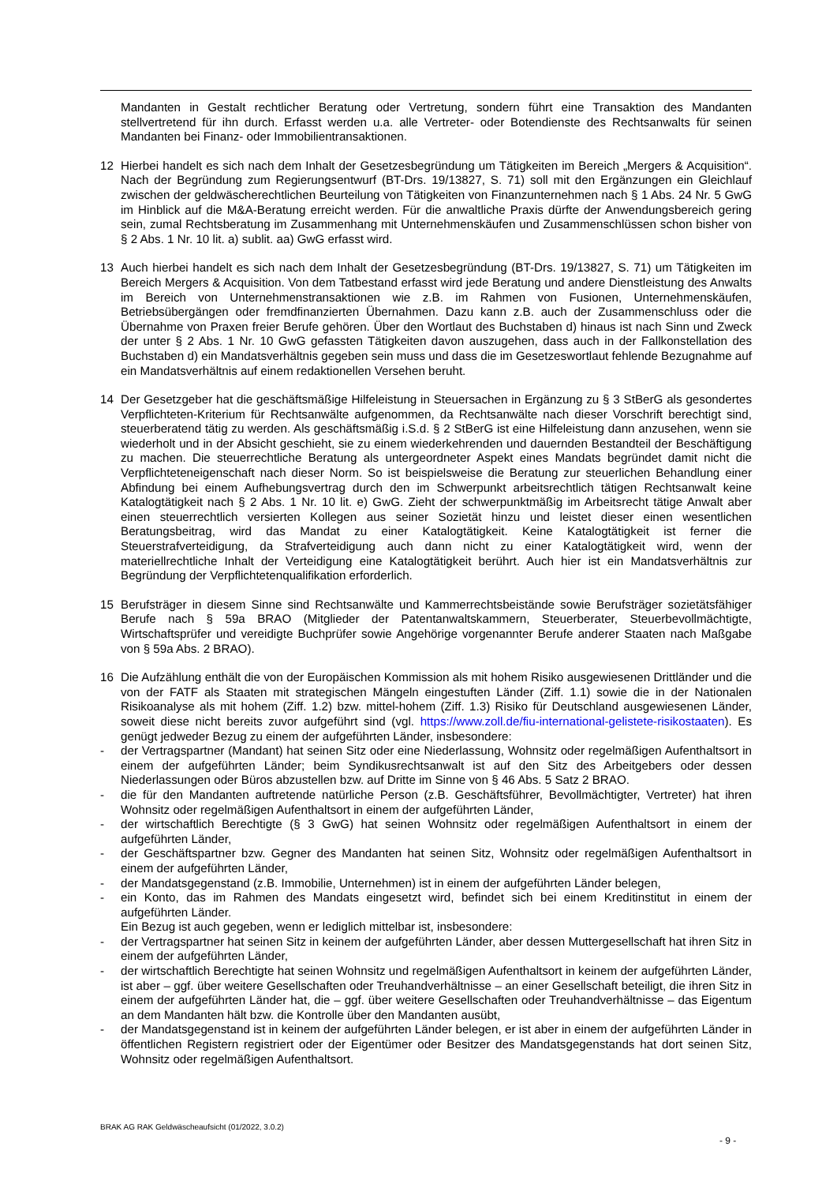Mandanten in Gestalt rechtlicher Beratung oder Vertretung, sondern führt eine Transaktion des Mandanten stellvertretend für ihn durch. Erfasst werden u.a. alle Vertreter- oder Botendienste des Rechtsanwalts für seinen Mandanten bei Finanz- oder Immobilientransaktionen.
12 Hierbei handelt es sich nach dem Inhalt der Gesetzesbegründung um Tätigkeiten im Bereich „Mergers & Acquisition“. Nach der Begründung zum Regierungsentwurf (BT-Drs. 19/13827, S. 71) soll mit den Ergänzungen ein Gleichlauf zwischen der geldwäscherechtlichen Beurteilung von Tätigkeiten von Finanzunternehmen nach § 1 Abs. 24 Nr. 5 GwG im Hinblick auf die M&A-Beratung erreicht werden. Für die anwaltliche Praxis dürfte der Anwendungsbereich gering sein, zumal Rechtsberatung im Zusammenhang mit Unternehmenskäufen und Zusammenschlüssen schon bisher von § 2 Abs. 1 Nr. 10 lit. a) sublit. aa) GwG erfasst wird.
13 Auch hierbei handelt es sich nach dem Inhalt der Gesetzesbegründung (BT-Drs. 19/13827, S. 71) um Tätigkeiten im Bereich Mergers & Acquisition. Von dem Tatbestand erfasst wird jede Beratung und andere Dienstleistung des Anwalts im Bereich von Unternehmenstransaktionen wie z.B. im Rahmen von Fusionen, Unternehmenskäufen, Betriebsübergängen oder fremdfinanzierten Übernahmen. Dazu kann z.B. auch der Zusammenschluss oder die Übernahme von Praxen freier Berufe gehören. Über den Wortlaut des Buchstaben d) hinaus ist nach Sinn und Zweck der unter § 2 Abs. 1 Nr. 10 GwG gefassten Tätigkeiten davon auszugehen, dass auch in der Fallkonstellation des Buchstaben d) ein Mandatsverhältnis gegeben sein muss und dass die im Gesetzeswortlaut fehlende Bezugnahme auf ein Mandatsverhältnis auf einem redaktionellen Versehen beruht.
14 Der Gesetzgeber hat die geschäftsmäßige Hilfeleistung in Steuersachen in Ergänzung zu § 3 StBerG als gesondertes Verpflichteten-Kriterium für Rechtsanwälte aufgenommen, da Rechtsanwälte nach dieser Vorschrift berechtigt sind, steuerberatend tätig zu werden. Als geschäftsmäßig i.S.d. § 2 StBerG ist eine Hilfeleistung dann anzusehen, wenn sie wiederholt und in der Absicht geschieht, sie zu einem wiederkehrenden und dauernden Bestandteil der Beschäftigung zu machen. Die steuerrechtliche Beratung als untergeordneter Aspekt eines Mandats begründet damit nicht die Verpflichteteneigenschaft nach dieser Norm. So ist beispielsweise die Beratung zur steuerlichen Behandlung einer Abfindung bei einem Aufhebungsvertrag durch den im Schwerpunkt arbeitsrechtlich tätigen Rechtsanwalt keine Katalogtätigkeit nach § 2 Abs. 1 Nr. 10 lit. e) GwG. Zieht der schwerpunktmäßig im Arbeitsrecht tätige Anwalt aber einen steuerrechtlich versierten Kollegen aus seiner Sozietät hinzu und leistet dieser einen wesentlichen Beratungsbeitrag, wird das Mandat zu einer Katalogtätigkeit. Keine Katalogtätigkeit ist ferner die Steuerstrafverteidigung, da Strafverteidigung auch dann nicht zu einer Katalogtätigkeit wird, wenn der materiellrechtliche Inhalt der Verteidigung eine Katalogtätigkeit berührt. Auch hier ist ein Mandatsverhältnis zur Begründung der Verpflichtetenqualifikation erforderlich.
15 Berufsträger in diesem Sinne sind Rechtsanwälte und Kammerrechtsbeistände sowie Berufsträger sozietätsfähiger Berufe nach § 59a BRAO (Mitglieder der Patentanwaltskammern, Steuerberater, Steuerbevollmächtigte, Wirtschaftsprüfer und vereidigte Buchprüfer sowie Angehörige vorgenannter Berufe anderer Staaten nach Maßgabe von § 59a Abs. 2 BRAO).
16 Die Aufzählung enthält die von der Europäischen Kommission als mit hohem Risiko ausgewiesenen Drittländer und die von der FATF als Staaten mit strategischen Mängeln eingestuften Länder (Ziff. 1.1) sowie die in der Nationalen Risikoanalyse als mit hohem (Ziff. 1.2) bzw. mittel-hohem (Ziff. 1.3) Risiko für Deutschland ausgewiesenen Länder, soweit diese nicht bereits zuvor aufgeführt sind (vgl. https://www.zoll.de/fiu-international-gelistete-risikostaaten). Es genügt jedweder Bezug zu einem der aufgeführten Länder, insbesondere:
- der Vertragspartner (Mandant) hat seinen Sitz oder eine Niederlassung, Wohnsitz oder regelmäßigen Aufenthaltsort in einem der aufgeführten Länder; beim Syndikusrechtsanwalt ist auf den Sitz des Arbeitgebers oder dessen Niederlassungen oder Büros abzustellen bzw. auf Dritte im Sinne von § 46 Abs. 5 Satz 2 BRAO.
- die für den Mandanten auftretende natürliche Person (z.B. Geschäftsführer, Bevollmächtigter, Vertreter) hat ihren Wohnsitz oder regelmäßigen Aufenthaltsort in einem der aufgeführten Länder,
- der wirtschaftlich Berechtigte (§ 3 GwG) hat seinen Wohnsitz oder regelmäßigen Aufenthaltsort in einem der aufgeführten Länder,
- der Geschäftspartner bzw. Gegner des Mandanten hat seinen Sitz, Wohnsitz oder regelmäßigen Aufenthaltsort in einem der aufgeführten Länder,
- der Mandatsgegenstand (z.B. Immobilie, Unternehmen) ist in einem der aufgeführten Länder belegen,
- ein Konto, das im Rahmen des Mandats eingesetzt wird, befindet sich bei einem Kreditinstitut in einem der aufgeführten Länder.
Ein Bezug ist auch gegeben, wenn er lediglich mittelbar ist, insbesondere:
- der Vertragspartner hat seinen Sitz in keinem der aufgeführten Länder, aber dessen Muttergesellschaft hat ihren Sitz in einem der aufgeführten Länder,
- der wirtschaftlich Berechtigte hat seinen Wohnsitz und regelmäßigen Aufenthaltsort in keinem der aufgeführten Länder, ist aber – ggf. über weitere Gesellschaften oder Treuhandverhältnisse – an einer Gesellschaft beteiligt, die ihren Sitz in einem der aufgeführten Länder hat, die – ggf. über weitere Gesellschaften oder Treuhandverhältnisse – das Eigentum an dem Mandanten hält bzw. die Kontrolle über den Mandanten ausübt,
- der Mandatsgegenstand ist in keinem der aufgeführten Länder belegen, er ist aber in einem der aufgeführten Länder in öffentlichen Registern registriert oder der Eigentümer oder Besitzer des Mandatsgegenstands hat dort seinen Sitz, Wohnsitz oder regelmäßigen Aufenthaltsort.
BRAK AG RAK Geldwäscheaufsicht (01/2022, 3.0.2)
- 9 -